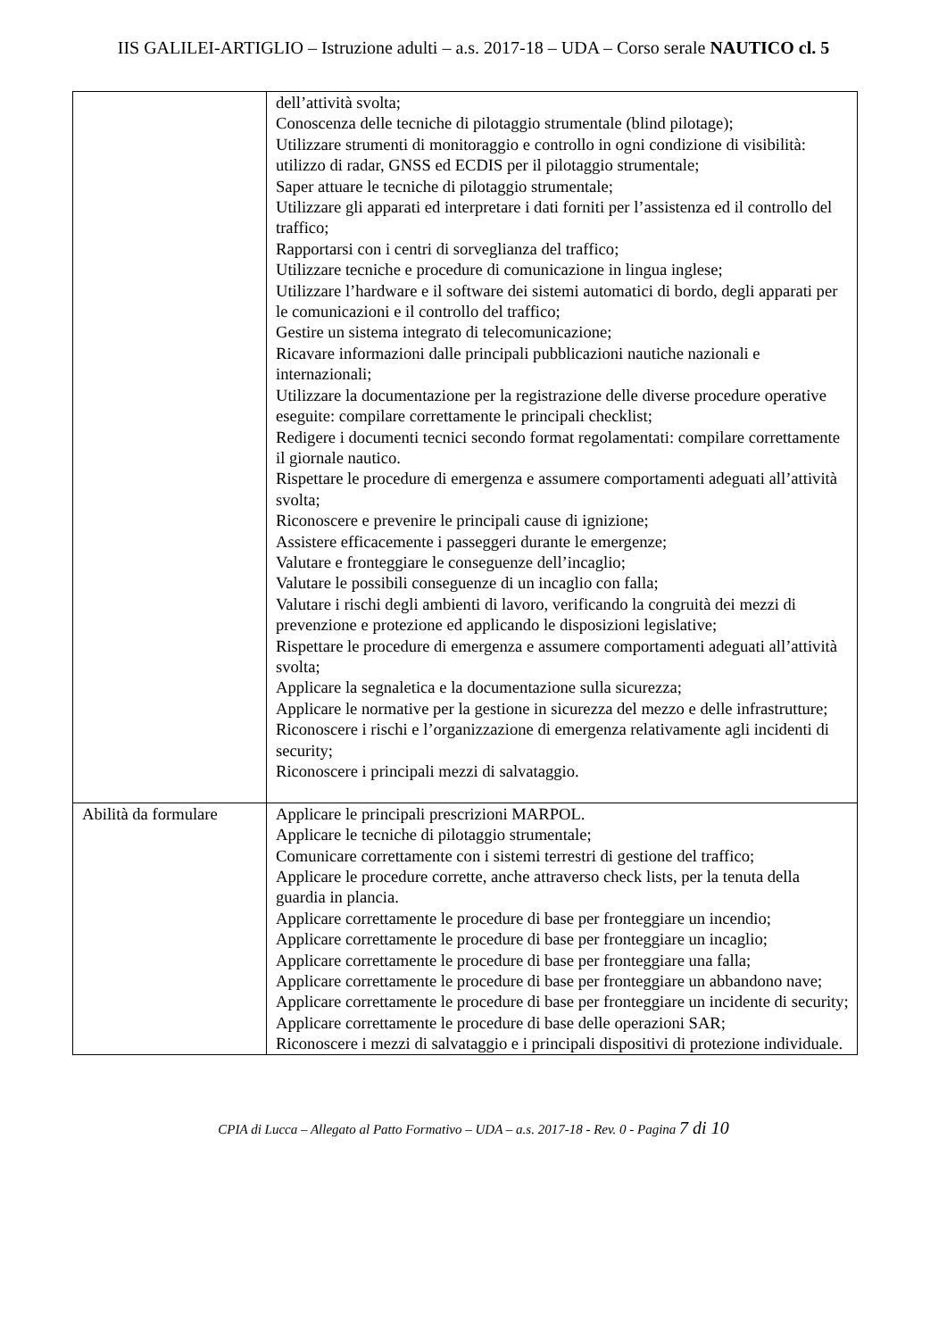IIS GALILEI-ARTIGLIO – Istruzione adulti – a.s. 2017-18 – UDA – Corso serale NAUTICO cl. 5
| | dell’attività svolta; Conoscenza delle tecniche di pilotaggio strumentale (blind pilotage); Utilizzare strumenti di monitoraggio e controllo in ogni condizione di visibilità: utilizzo di radar, GNSS ed ECDIS per il pilotaggio strumentale; Saper attuare le tecniche di pilotaggio strumentale; Utilizzare gli apparati ed interpretare i dati forniti per l’assistenza ed il controllo del traffico; Rapportarsi con i centri di sorveglianza del traffico; Utilizzare tecniche e procedure di comunicazione in lingua inglese; Utilizzare l’hardware e il software dei sistemi automatici di bordo, degli apparati per le comunicazioni e il controllo del traffico; Gestire un sistema integrato di telecomunicazione; Ricavare informazioni dalle principali pubblicazioni nautiche nazionali e internazionali; Utilizzare la documentazione per la registrazione delle diverse procedure operative eseguite: compilare correttamente le principali checklist; Redigere i documenti tecnici secondo format regolamentati: compilare correttamente il giornale nautico. Rispettare le procedure di emergenza e assumere comportamenti adeguati all’attività svolta; Riconoscere e prevenire le principali cause di ignizione; Assistere efficacemente i passeggeri durante le emergenze; Valutare e fronteggiare le conseguenze dell’incaglio; Valutare le possibili conseguenze di un incaglio con falla; Valutare i rischi degli ambienti di lavoro, verificando la congruità dei mezzi di prevenzione e protezione ed applicando le disposizioni legislative; Rispettare le procedure di emergenza e assumere comportamenti adeguati all’attività svolta; Applicare la segnaletica e la documentazione sulla sicurezza; Applicare le normative per la gestione in sicurezza del mezzo e delle infrastrutture; Riconoscere i rischi e l’organizzazione di emergenza relativamente agli incidenti di security; Riconoscere i principali mezzi di salvataggio. |
| Abilità da formulare | Applicare le principali prescrizioni MARPOL. Applicare le tecniche di pilotaggio strumentale; Comunicare correttamente con i sistemi terrestri di gestione del traffico; Applicare le procedure corrette, anche attraverso check lists, per la tenuta della guardia in plancia. Applicare correttamente le procedure di base per fronteggiare un incendio; Applicare correttamente le procedure di base per fronteggiare un incaglio; Applicare correttamente le procedure di base per fronteggiare una falla; Applicare correttamente le procedure di base per fronteggiare un abbandono nave; Applicare correttamente le procedure di base per fronteggiare un incidente di security; Applicare correttamente le procedure di base delle operazioni SAR; Riconoscere i mezzi di salvataggio e i principali dispositivi di protezione individuale. |
CPIA di Lucca – Allegato al Patto Formativo – UDA – a.s. 2017-18 - Rev. 0 - Pagina 7 di 10